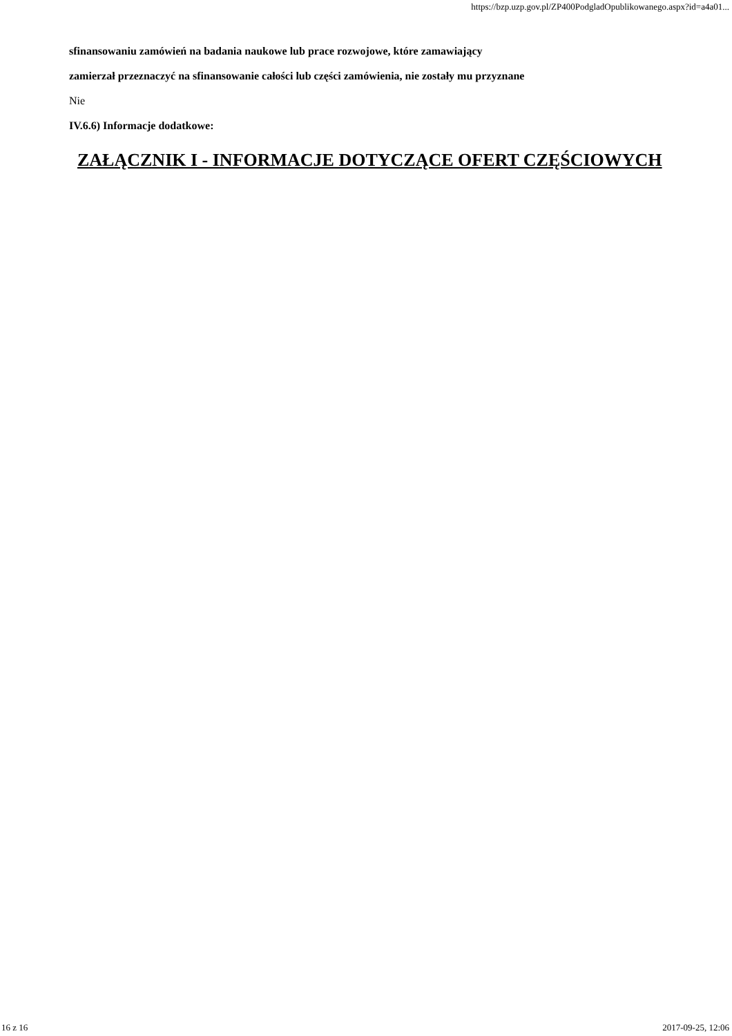https://bzp.uzp.gov.pl/ZP400PodgladOpublikowanego.aspx?id=a4a01...
sfinansowaniu zamówień na badania naukowe lub prace rozwojowe, które zamawiający
zamierzał przeznaczyć na sfinansowanie całości lub części zamówienia, nie zostały mu przyznane
Nie
IV.6.6) Informacje dodatkowe:
ZAŁĄCZNIK I - INFORMACJE DOTYCZĄCE OFERT CZĘŚCIOWYCH
16 z 16 2017-09-25, 12:06